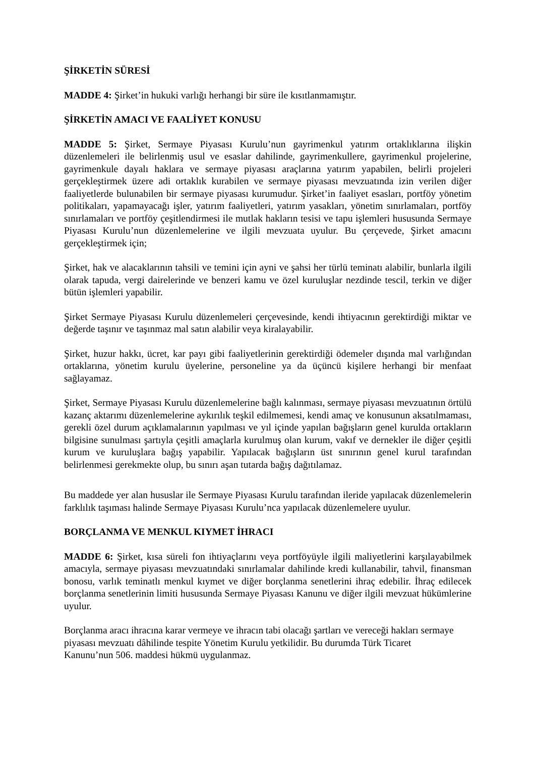ŞİRKETİN SÜRESİ
MADDE 4: Şirket’in hukuki varlığı herhangi bir süre ile kısıtlanmamıştır.
ŞİRKETİN AMACI VE FAALİYET KONUSU
MADDE 5: Şirket, Sermaye Piyasası Kurulu’nun gayrimenkul yatırım ortaklıklarına ilişkin düzenlemeleri ile belirlenmiş usul ve esaslar dahilinde, gayrimenkullere, gayrimenkul projelerine, gayrimenkule dayalı haklara ve sermaye piyasası araçlarına yatırım yapabilen, belirli projeleri gerçekleştirmek üzere adi ortaklık kurabilen ve sermaye piyasası mevzuatında izin verilen diğer faaliyetlerde bulunabilen bir sermaye piyasası kurumudur. Şirket’in faaliyet esasları, portföy yönetim politikaları, yapamayacağı işler, yatırım faaliyetleri, yatırım yasakları, yönetim sınırlamaları, portföy sınırlamaları ve portföy çeşitlendirmesi ile mutlak hakların tesisi ve tapu işlemleri hususunda Sermaye Piyasası Kurulu’nun düzenlemelerine ve ilgili mevzuata uyulur. Bu çerçevede, Şirket amacını gerçekleştirmek için;
Şirket, hak ve alacaklarının tahsili ve temini için ayni ve şahsi her türlü teminatı alabilir, bunlarla ilgili olarak tapuda, vergi dairelerinde ve benzeri kamu ve özel kuruluşlar nezdinde tescil, terkin ve diğer bütün işlemleri yapabilir.
Şirket Sermaye Piyasası Kurulu düzenlemeleri çerçevesinde, kendi ihtiyacının gerektirdiği miktar ve değerde taşınır ve taşınmaz mal satın alabilir veya kiralayabilir.
Şirket, huzur hakkı, ücret, kar payı gibi faaliyetlerinin gerektirdiği ödemeler dışında mal varlığından ortaklarına, yönetim kurulu üyelerine, personeline ya da üçüncü kişilere herhangi bir menfaat sağlayamaz.
Şirket, Sermaye Piyasası Kurulu düzenlemelerine bağlı kalınması, sermaye piyasası mevzuatının örtülü kazanç aktarımı düzenlemelerine aykırılık teşkil edilmemesi, kendi amaç ve konusunun aksatılmaması, gerekli özel durum açıklamalarının yapılması ve yıl içinde yapılan bağışların genel kurulda ortakların bilgisine sunulması şartıyla çeşitli amaçlarla kurulmuş olan kurum, vakıf ve dernekler ile diğer çeşitli kurum ve kuruluşlara bağış yapabilir. Yapılacak bağışların üst sınırının genel kurul tarafından belirlenmesi gerekmekte olup, bu sınırı aşan tutarda bağış dağıtılamaz.
Bu maddede yer alan hususlar ile Sermaye Piyasası Kurulu tarafından ileride yapılacak düzenlemelerin farklılık taşıması halinde Sermaye Piyasası Kurulu’nca yapılacak düzenlemelere uyulur.
BORÇLANMA VE MENKUL KIYMET İHRACI
MADDE 6: Şirket, kısa süreli fon ihtiyaçlarını veya portföyüyle ilgili maliyetlerini karşılayabilmek amacıyla, sermaye piyasası mevzuatındaki sınırlamalar dahilinde kredi kullanabilir, tahvil, finansman bonosu, varlık teminatlı menkul kıymet ve diğer borçlanma senetlerini ihraç edebilir. İhraç edilecek borçlanma senetlerinin limiti hususunda Sermaye Piyasası Kanunu ve diğer ilgili mevzuat hükümlerine uyulur.
Borçlanma aracı ihracına karar vermeye ve ihracın tabi olacağı şartları ve vereceği hakları sermaye piyasası mevzuatı dâhilinde tespite Yönetim Kurulu yetkilidir. Bu durumda Türk Ticaret
Kanunu’nun 506. maddesi hükmü uygulanmaz.